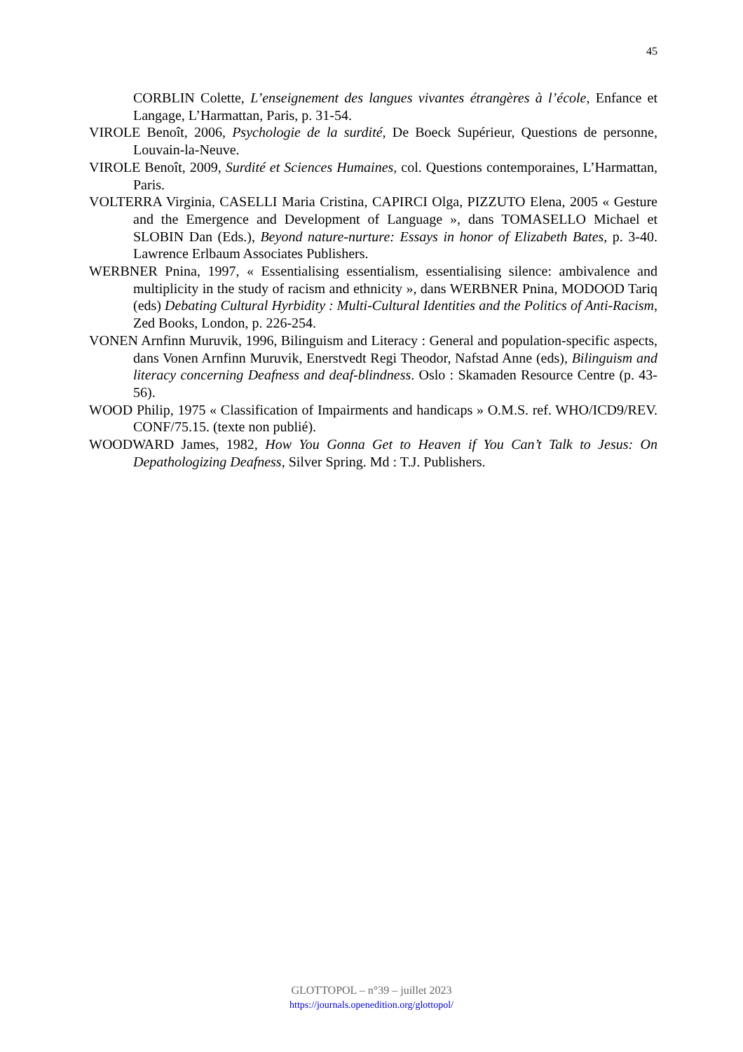45
CORBLIN Colette, L’enseignement des langues vivantes étrangères à l’école, Enfance et Langage, L’Harmattan, Paris, p. 31-54.
VIROLE Benoît, 2006, Psychologie de la surdité, De Boeck Supérieur, Questions de personne, Louvain-la-Neuve.
VIROLE Benoît, 2009, Surdité et Sciences Humaines, col. Questions contemporaines, L’Harmattan, Paris.
VOLTERRA Virginia, CASELLI Maria Cristina, CAPIRCI Olga, PIZZUTO Elena, 2005 « Gesture and the Emergence and Development of Language », dans TOMASELLO Michael et SLOBIN Dan (Eds.), Beyond nature-nurture: Essays in honor of Elizabeth Bates, p. 3-40. Lawrence Erlbaum Associates Publishers.
WERBNER Pnina, 1997, « Essentialising essentialism, essentialising silence: ambivalence and multiplicity in the study of racism and ethnicity », dans WERBNER Pnina, MODOOD Tariq (eds) Debating Cultural Hyrbidity : Multi-Cultural Identities and the Politics of Anti-Racism, Zed Books, London, p. 226-254.
VONEN Arnfinn Muruvik, 1996, Bilinguism and Literacy : General and population-specific aspects, dans Vonen Arnfinn Muruvik, Enerstvedt Regi Theodor, Nafstad Anne (eds), Bilinguism and literacy concerning Deafness and deaf-blindness. Oslo : Skamaden Resource Centre (p. 43-56).
WOOD Philip, 1975 « Classification of Impairments and handicaps » O.M.S. ref. WHO/ICD9/REV. CONF/75.15. (texte non publié).
WOODWARD James, 1982, How You Gonna Get to Heaven if You Can’t Talk to Jesus: On Depathologizing Deafness, Silver Spring. Md : T.J. Publishers.
GLOTTOPOL – n°39 – juillet 2023
https://journals.openedition.org/glottopol/